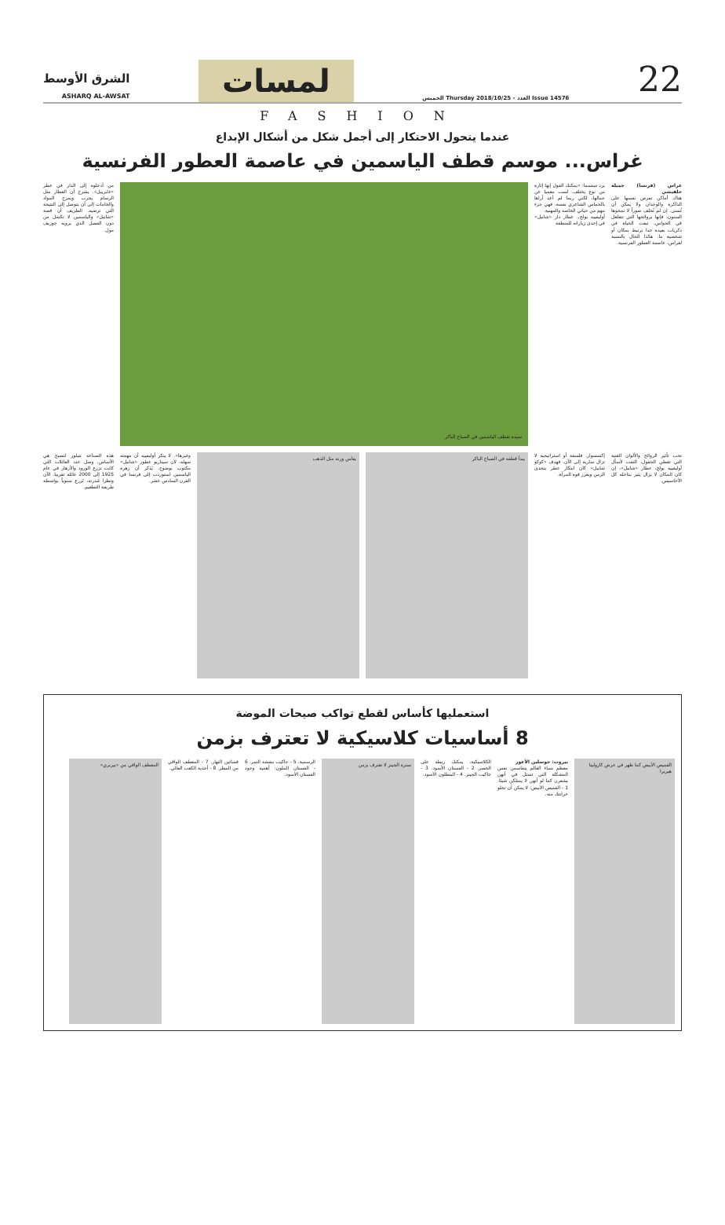الشرق الأوسط
ASHARQ AL-AWSAT
لمسات
الخميس Thursday 2018/10/25 - العدد Issue 14576
22
FASHION
عندما يتحول الاحتكار إلى أجمل شكل من أشكال الإبداع
غراس... موسم قطف الياسمين في عاصمة العطور الفرنسية
غراس (فرنسا) جميلة حلفيشي
هناك أماكن تفرض نفسها على الذاكرة والوجدان ولا يمكن أن تُنسى. إن لم تُخلف صوراً لا تمحوها السنون، فإنها بروائحها التي تتغلغل في الحواس، تبعث الحياة في ذكريات بعيدة جدا ترتبط بمكان أو شخصية ما. هكذا الحال بالنسبة لغراس، عاصمة العطور الفرنسية.
يرد مبتسما: «يمكنك القول إنها إثارة من نوع يختلف. لست معميا عن جمالها، لكني ربما لم أعد أراها بالحماس الشاعري نفسه. فهي جزء مهم من حياتي الخاصة والمهنية.
أوليفييه بولج.. عطار دار «شانيل» في إحدى زياراته للمنطقة
سيدة تقطف الياسمين في الصباح الباكر
من أدخلوه إلى الدار في عطر «غابرييل». يشرح أن العطار مثل الرسام يجرب ويمزج المواد والخامات إلى أن يتوصل إلى النتيجة التي ترضيه. الطريف أن قصة «شانيل» والياسمين لا تكتمل من دون الفصل الذي يرويه جوزيف مول.
تحت تأثير الروائح والألوان الغنية التي تغطي الحقول، التقت لأسأل أوليفييه بولج، عطار «شانيل»، إن كان المكان لا يزال يثير بداخله كل الأحاسيس.
إكسسوار. فلسفة أو استراتيجية لا تزال سارية إلى الآن. فهدف «كوكو شانيل» كان ابتكار عطر يتحدى الزمن ويعزز قوة المرأة.
يبدأ قطفه في الصباح الباكر يقاس وزنه مثل الذهب
وغيرها». لا ينكر أوليفييه أن مهمته سهلة، لأن سيناريو عطور «شانيل» مكتوب بوضوح. يُذكر أن زهرة الياسمين استوردت إلى فرنسا في القرن السادس عشر.
هذه الصناعة تتبلور لتصبح هي الأساس. وصل عدد العائلات التي كانت تزرع الورود والأزهار في عام 1925 إلى 2000 عائلة تقريبا. الآن ونظرا لندرته، يُزرع سنوياً بواسطة طريقة التطعيم.
استعمليها كأساس لقطع تواكب صيحات الموضة
8 أساسيات كلاسيكية لا تعترف بزمن
القميص الأبيض كما ظهر في عرض كارولينا هيريرا
بيروت: جوسلين الأعور
معظم نساء العالم يتقاسمن نفس المشكلة التي تتمثل في أنهن يشعرن كما لو أنهن لا يمتلكن شيئا. 1 - القميص الأبيض: لا يمكن أن تخلو خزانتك منه.
الكلاسيكية، يمكنك ربطه على الخصر. 2 - الفستان الأسود. 3 - جاكيت الجينز. 4 - البنطلون الأسود.
سترة الجينز لا تعترف بزمن
الرسمية. 5 - جاكيت بنقشة النمر. 6 - الفستان الملون: أهمية وجود الفستان الأسود.
فساتين النهار. 7 - المعطف الواقي من المطر. 8 - أحذية الكعب العالي.
المعطف الواقي من «بيربري»